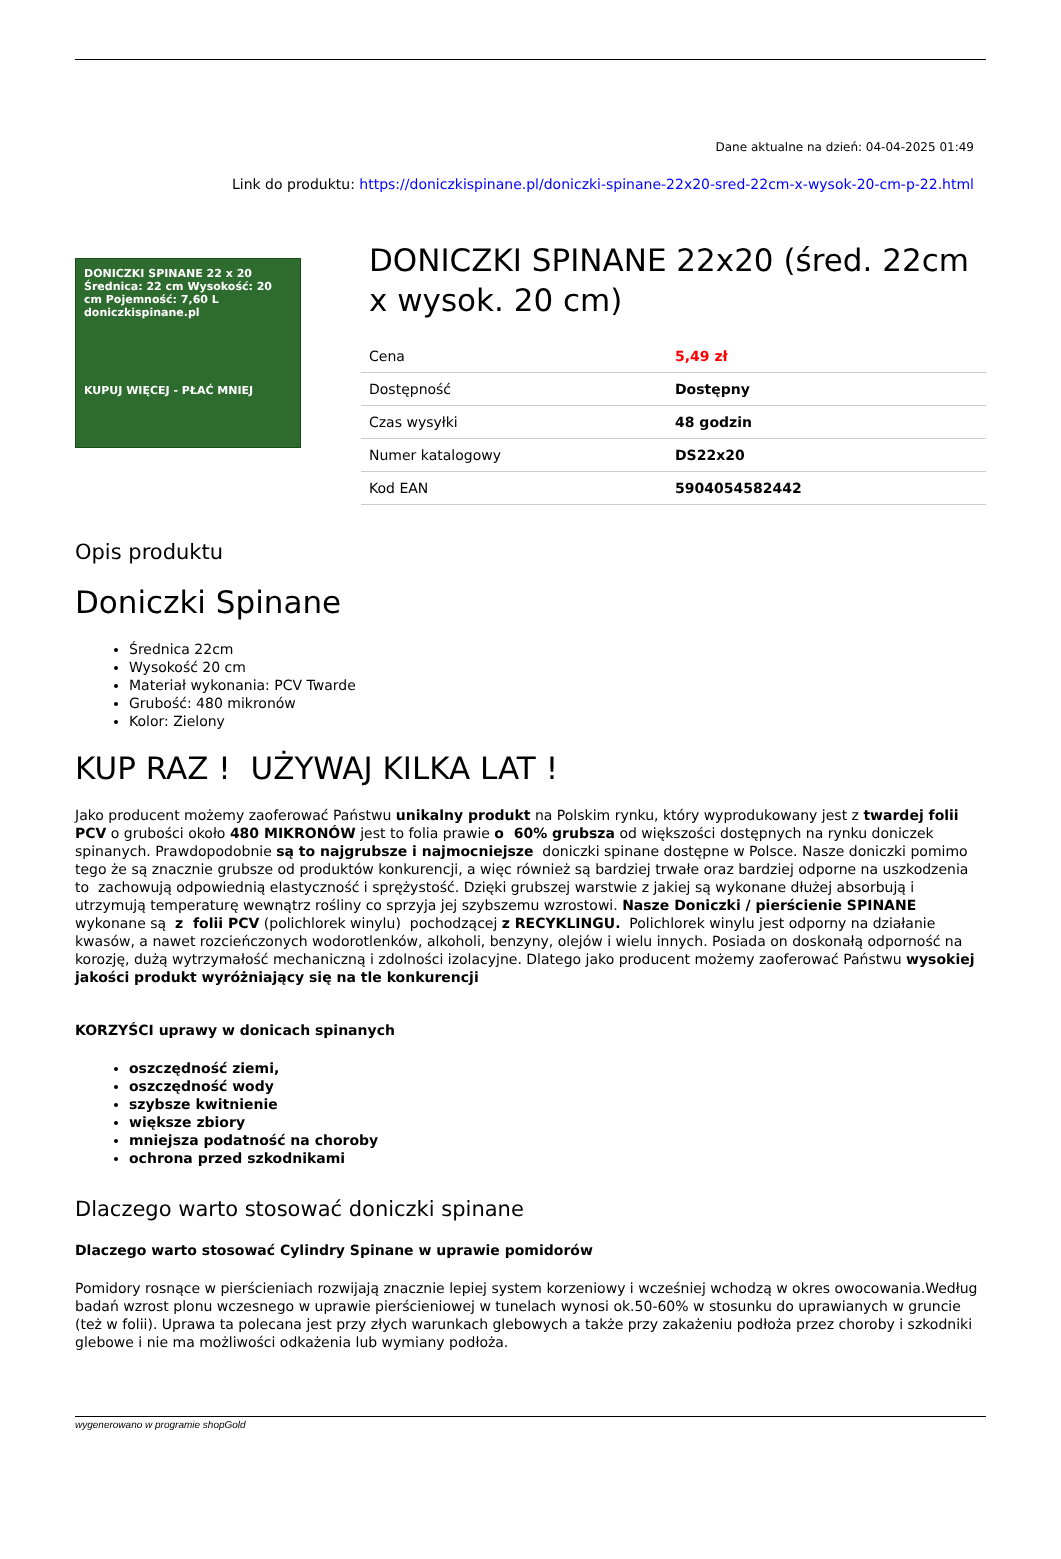Dane aktualne na dzień: 04-04-2025 01:49
Link do produktu: https://doniczkispinane.pl/doniczki-spinane-22x20-sred-22cm-x-wysok-20-cm-p-22.html
DONICZKI SPINANE 22 x 20 Średnica: 22 cm Wysokość: 20 cm Pojemność: 7,60 L doniczkispinane.pl
KUPUJ WIĘCEJ - PŁAĆ MNIEJ
DONICZKI SPINANE 22x20 (śred. 22cm x wysok. 20 cm)
| Cena | 5,49 zł |
| Dostępność | Dostępny |
| Czas wysyłki | 48 godzin |
| Numer katalogowy | DS22x20 |
| Kod EAN | 5904054582442 |
Opis produktu
Doniczki Spinane
Średnica 22cm
Wysokość 20 cm
Materiał wykonania: PCV Twarde
Grubość: 480 mikronów
Kolor: Zielony
KUP RAZ ! UŻYWAJ KILKA LAT !
Jako producent możemy zaoferować Państwu unikalny produkt na Polskim rynku, który wyprodukowany jest z twardej folii PCV o grubości około 480 MIKRONÓW jest to folia prawie o 60% grubsza od większości dostępnych na rynku doniczek spinanych. Prawdopodobnie są to najgrubsze i najmocniejsze doniczki spinane dostępne w Polsce. Nasze doniczki pomimo tego że są znacznie grubsze od produktów konkurencji, a więc również są bardziej trwałe oraz bardziej odporne na uszkodzenia to zachowują odpowiednią elastyczność i sprężystość. Dzięki grubszej warstwie z jakiej są wykonane dłużej absorbują i utrzymują temperaturę wewnątrz rośliny co sprzyja jej szybszemu wzrostowi. Nasze Doniczki / pierścienie SPINANE wykonane są z folii PCV (polichlorek winylu) pochodzącej z RECYKLINGU. Polichlorek winylu jest odporny na działanie kwasów, a nawet rozcieńczonych wodorotlenków, alkoholi, benzyny, olejów i wielu innych. Posiada on doskonałą odporność na korozję, dużą wytrzymałość mechaniczną i zdolności izolacyjne. Dlatego jako producent możemy zaoferować Państwu wysokiej jakości produkt wyróżniający się na tle konkurencji
KORZYŚCI uprawy w donicach spinanych
oszczędność ziemi,
oszczędność wody
szybsze kwitnienie
większe zbiory
mniejsza podatność na choroby
ochrona przed szkodnikami
Dlaczego warto stosować doniczki spinane
Dlaczego warto stosować Cylindry Spinane w uprawie pomidorów
Pomidory rosnące w pierścieniach rozwijają znacznie lepiej system korzeniowy i wcześniej wchodzą w okres owocowania.Według badań wzrost plonu wczesnego w uprawie pierścieniowej w tunelach wynosi ok.50-60% w stosunku do uprawianych w gruncie (też w folii). Uprawa ta polecana jest przy złych warunkach glebowych a także przy zakażeniu podłoża przez choroby i szkodniki glebowe i nie ma możliwości odkażenia lub wymiany podłoża.
wygenerowano w programie shopGold